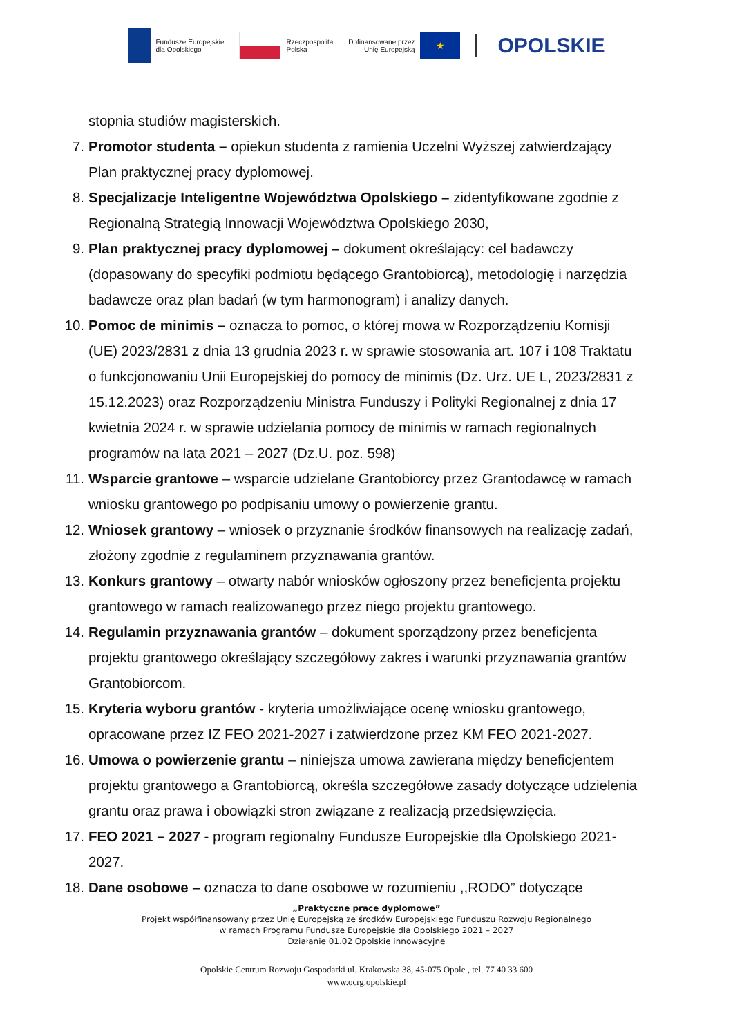Fundusze Europejskie
dla Opolskiego
Rzeczpospolita
Polska
Dofinansowane przez
Unię Europejską
★
OPOLSKIE
stopnia studiów magisterskich.
7. Promotor studenta – opiekun studenta z ramienia Uczelni Wyższej zatwierdzający Plan praktycznej pracy dyplomowej.
8. Specjalizacje Inteligentne Województwa Opolskiego – zidentyfikowane zgodnie z Regionalną Strategią Innowacji Województwa Opolskiego 2030,
9. Plan praktycznej pracy dyplomowej – dokument określający: cel badawczy (dopasowany do specyfiki podmiotu będącego Grantobiorcą), metodologię i narzędzia badawcze oraz plan badań (w tym harmonogram) i analizy danych.
10. Pomoc de minimis – oznacza to pomoc, o której mowa w Rozporządzeniu Komisji (UE) 2023/2831 z dnia 13 grudnia 2023 r. w sprawie stosowania art. 107 i 108 Traktatu o funkcjonowaniu Unii Europejskiej do pomocy de minimis (Dz. Urz. UE L, 2023/2831 z 15.12.2023) oraz Rozporządzeniu Ministra Funduszy i Polityki Regionalnej z dnia 17 kwietnia 2024 r. w sprawie udzielania pomocy de minimis w ramach regionalnych programów na lata 2021 – 2027 (Dz.U. poz. 598)
11. Wsparcie grantowe – wsparcie udzielane Grantobiorcy przez Grantodawcę w ramach wniosku grantowego po podpisaniu umowy o powierzenie grantu.
12. Wniosek grantowy – wniosek o przyznanie środków finansowych na realizację zadań, złożony zgodnie z regulaminem przyznawania grantów.
13. Konkurs grantowy – otwarty nabór wniosków ogłoszony przez beneficjenta projektu grantowego w ramach realizowanego przez niego projektu grantowego.
14. Regulamin przyznawania grantów – dokument sporządzony przez beneficjenta projektu grantowego określający szczegółowy zakres i warunki przyznawania grantów Grantobiorcom.
15. Kryteria wyboru grantów - kryteria umożliwiające ocenę wniosku grantowego, opracowane przez IZ FEO 2021-2027 i zatwierdzone przez KM FEO 2021-2027.
16. Umowa o powierzenie grantu – niniejsza umowa zawierana między beneficjentem projektu grantowego a Grantobiorcą, określa szczegółowe zasady dotyczące udzielenia grantu oraz prawa i obowiązki stron związane z realizacją przedsięwzięcia.
17. FEO 2021 – 2027 - program regionalny Fundusze Europejskie dla Opolskiego 2021-2027.
18. Dane osobowe – oznacza to dane osobowe w rozumieniu ,,RODO” dotyczące
„Praktyczne prace dyplomowe”
Projekt współfinansowany przez Unię Europejską ze środków Europejskiego Funduszu Rozwoju Regionalnego
w ramach Programu Fundusze Europejskie dla Opolskiego 2021 – 2027
Działanie 01.02 Opolskie innowacyjne
Opolskie Centrum Rozwoju Gospodarki ul. Krakowska 38, 45-075 Opole , tel. 77 40 33 600
www.ocrg.opolskie.pl